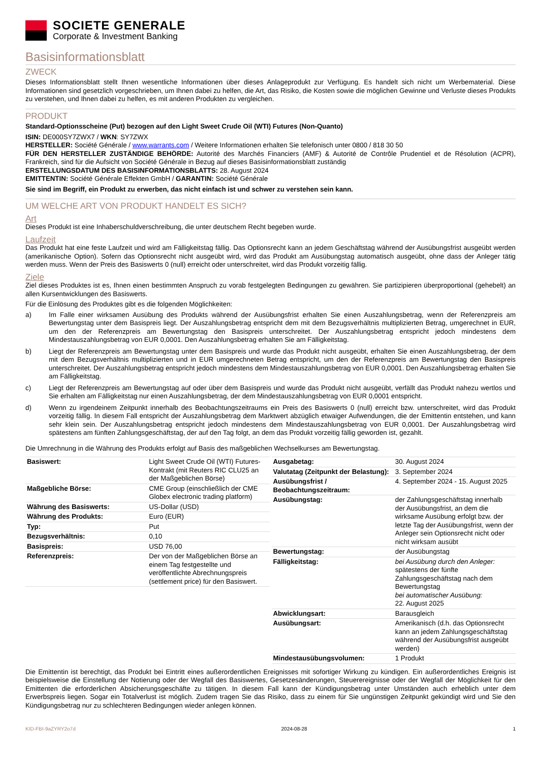SOCIETE GENERALE
Corporate & Investment Banking
Basisinformationsblatt
ZWECK
Dieses Informationsblatt stellt Ihnen wesentliche Informationen über dieses Anlageprodukt zur Verfügung. Es handelt sich nicht um Werbematerial. Diese Informationen sind gesetzlich vorgeschrieben, um Ihnen dabei zu helfen, die Art, das Risiko, die Kosten sowie die möglichen Gewinne und Verluste dieses Produkts zu verstehen, und Ihnen dabei zu helfen, es mit anderen Produkten zu vergleichen.
PRODUKT
Standard-Optionsscheine (Put) bezogen auf den Light Sweet Crude Oil (WTI) Futures (Non-Quanto)
ISIN: DE000SY7ZWX7 / WKN: SY7ZWX
HERSTELLER: Société Générale / www.warrants.com / Weitere Informationen erhalten Sie telefonisch unter 0800 / 818 30 50
FÜR DEN HERSTELLER ZUSTÄNDIGE BEHÖRDE: Autorité des Marchés Financiers (AMF) & Autorité de Contrôle Prudentiel et de Résolution (ACPR), Frankreich, sind für die Aufsicht von Société Générale in Bezug auf dieses Basisinformationsblatt zuständig
ERSTELLUNGSDATUM DES BASISINFORMATIONSBLATTS: 28. August 2024
EMITTENTIN: Société Générale Effekten GmbH / GARANTIN: Société Générale
Sie sind im Begriff, ein Produkt zu erwerben, das nicht einfach ist und schwer zu verstehen sein kann.
UM WELCHE ART VON PRODUKT HANDELT ES SICH?
Art
Dieses Produkt ist eine Inhaberschuldverschreibung, die unter deutschem Recht begeben wurde.
Laufzeit
Das Produkt hat eine feste Laufzeit und wird am Fälligkeitstag fällig. Das Optionsrecht kann an jedem Geschäftstag während der Ausübungsfrist ausgeübt werden (amerikanische Option). Sofern das Optionsrecht nicht ausgeübt wird, wird das Produkt am Ausübungstag automatisch ausgeübt, ohne dass der Anleger tätig werden muss. Wenn der Preis des Basiswerts 0 (null) erreicht oder unterschreitet, wird das Produkt vorzeitig fällig.
Ziele
Ziel dieses Produktes ist es, Ihnen einen bestimmten Anspruch zu vorab festgelegten Bedingungen zu gewähren. Sie partizipieren überproportional (gehebelt) an allen Kursentwicklungen des Basiswerts.
Für die Einlösung des Produktes gibt es die folgenden Möglichkeiten:
a) Im Falle einer wirksamen Ausübung des Produkts während der Ausübungsfrist erhalten Sie einen Auszahlungsbetrag, wenn der Referenzpreis am Bewertungstag unter dem Basispreis liegt. Der Auszahlungsbetrag entspricht dem mit dem Bezugsverhältnis multiplizierten Betrag, umgerechnet in EUR, um den der Referenzpreis am Bewertungstag den Basispreis unterschreitet. Der Auszahlungsbetrag entspricht jedoch mindestens dem Mindestauszahlungsbetrag von EUR 0,0001. Den Auszahlungsbetrag erhalten Sie am Fälligkeitstag.
b) Liegt der Referenzpreis am Bewertungstag unter dem Basispreis und wurde das Produkt nicht ausgeübt, erhalten Sie einen Auszahlungsbetrag, der dem mit dem Bezugsverhältnis multiplizierten und in EUR umgerechneten Betrag entspricht, um den der Referenzpreis am Bewertungstag den Basispreis unterschreitet. Der Auszahlungsbetrag entspricht jedoch mindestens dem Mindestauszahlungsbetrag von EUR 0,0001. Den Auszahlungsbetrag erhalten Sie am Fälligkeitstag.
c) Liegt der Referenzpreis am Bewertungstag auf oder über dem Basispreis und wurde das Produkt nicht ausgeübt, verfällt das Produkt nahezu wertlos und Sie erhalten am Fälligkeitstag nur einen Auszahlungsbetrag, der dem Mindestauszahlungsbetrag von EUR 0,0001 entspricht.
d) Wenn zu irgendeinem Zeitpunkt innerhalb des Beobachtungszeitraums ein Preis des Basiswerts 0 (null) erreicht bzw. unterschreitet, wird das Produkt vorzeitig fällig. In diesem Fall entspricht der Auszahlungsbetrag dem Marktwert abzüglich etwaiger Aufwendungen, die der Emittentin entstehen, und kann sehr klein sein. Der Auszahlungsbetrag entspricht jedoch mindestens dem Mindestauszahlungsbetrag von EUR 0,0001. Der Auszahlungsbetrag wird spätestens am fünften Zahlungsgeschäftstag, der auf den Tag folgt, an dem das Produkt vorzeitig fällig geworden ist, gezahlt.
Die Umrechnung in die Währung des Produkts erfolgt auf Basis des maßgeblichen Wechselkurses am Bewertungstag.
| Basiswert: | Light Sweet Crude Oil (WTI) Futures-Kontrakt (mit Reuters RIC CLU25 an der Maßgeblichen Börse) |
| Maßgebliche Börse: | CME Group (einschließlich der CME Globex electronic trading platform) |
| Währung des Basiswerts: | US-Dollar (USD) |
| Währung des Produkts: | Euro (EUR) |
| Typ: | Put |
| Bezugsverhältnis: | 0,10 |
| Basispreis: | USD 76,00 |
| Referenzpreis: | Der von der Maßgeblichen Börse an einem Tag festgestellte und veröffentlichte Abrechnungspreis (settlement price) für den Basiswert. |
| Ausgabetag: | 30. August 2024 |
| Valutatag (Zeitpunkt der Belastung): | 3. September 2024 |
| Ausübungsfrist / Beobachtungszeitraum: | 4. September 2024 - 15. August 2025 |
| Ausübungstag: | der Zahlungsgeschäftstag innerhalb der Ausübungsfrist, an dem die wirksame Ausübung erfolgt bzw. der letzte Tag der Ausübungsfrist, wenn der Anleger sein Optionsrecht nicht oder nicht wirksam ausübt |
| Bewertungstag: | der Ausübungstag |
| Fälligkeitstag: | bei Ausübung durch den Anleger: spätestens der fünfte Zahlungsgeschäftstag nach dem Bewertungstag bei automatischer Ausübung: 22. August 2025 |
| Abwicklungsart: | Barausgleich |
| Ausübungsart: | Amerikanisch (d.h. das Optionsrecht kann an jedem Zahlungsgeschäftstag während der Ausübungsfrist ausgeübt werden) |
| Mindestausübungsvolumen: | 1 Produkt |
Die Emittentin ist berechtigt, das Produkt bei Eintritt eines außerordentlichen Ereignisses mit sofortiger Wirkung zu kündigen. Ein außerordentliches Ereignis ist beispielsweise die Einstellung der Notierung oder der Wegfall des Basiswertes, Gesetzesänderungen, Steuerereignisse oder der Wegfall der Möglichkeit für den Emittenten die erforderlichen Absicherungsgeschäfte zu tätigen. In diesem Fall kann der Kündigungsbetrag unter Umständen auch erheblich unter dem Erwerbspreis liegen. Sogar ein Totalverlust ist möglich. Zudem tragen Sie das Risiko, dass zu einem für Sie ungünstigen Zeitpunkt gekündigt wird und Sie den Kündigungsbetrag nur zu schlechteren Bedingungen wieder anlegen können.
KID-FBI-9aZYRY2o7d 2024-08-28 1